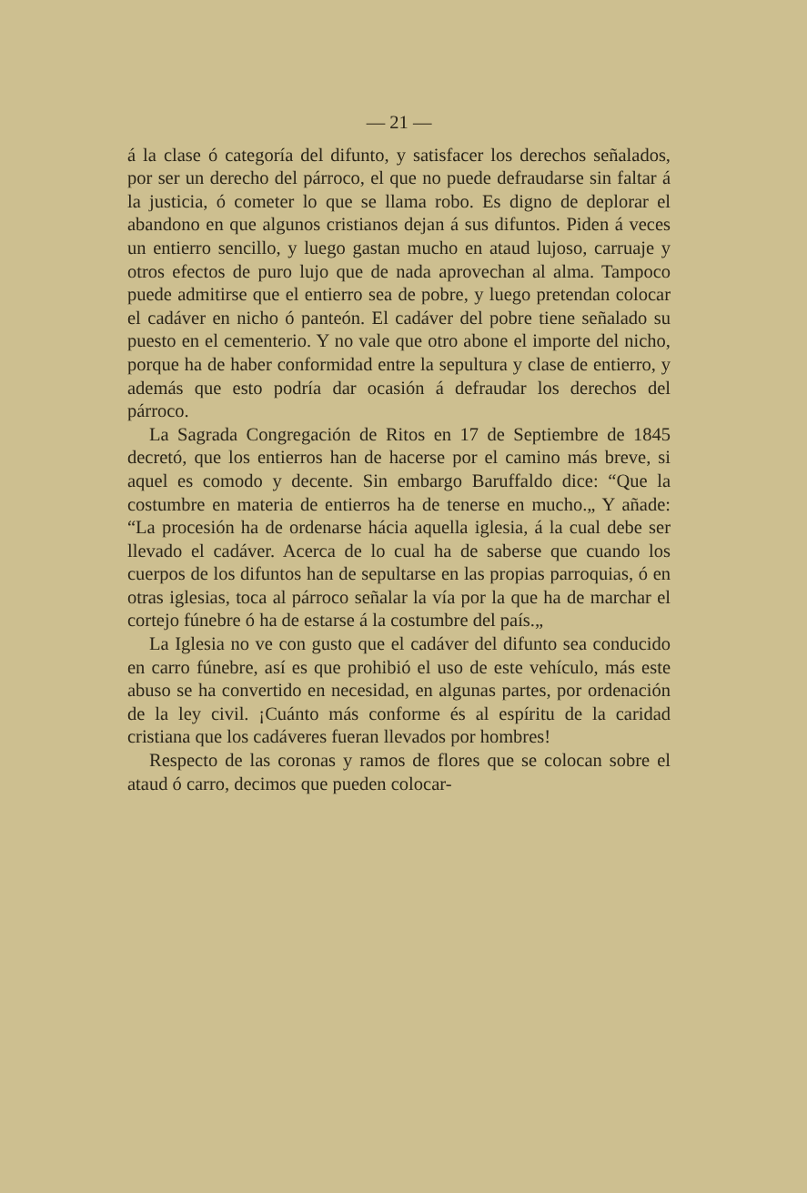— 21 —
á la clase ó categoría del difunto, y satisfacer los derechos señalados, por ser un derecho del párroco, el que no puede defraudarse sin faltar á la justicia, ó cometer lo que se llama robo. Es digno de deplorar el abandono en que algunos cristianos dejan á sus difuntos. Piden á veces un entierro sencillo, y luego gastan mucho en ataud lujoso, carruaje y otros efectos de puro lujo que de nada aprovechan al alma. Tampoco puede admitirse que el entierro sea de pobre, y luego pretendan colocar el cadáver en nicho ó panteón. El cadáver del pobre tiene señalado su puesto en el cementerio. Y no vale que otro abone el importe del nicho, porque ha de haber conformidad entre la sepultura y clase de entierro, y además que esto podría dar ocasión á defraudar los derechos del párroco.
La Sagrada Congregación de Ritos en 17 de Septiembre de 1845 decretó, que los entierros han de hacerse por el camino más breve, si aquel es comodo y decente. Sin embargo Baruffaldo dice: “Que la costumbre en materia de entierros ha de tenerse en mucho.„ Y añade: “La procesión ha de ordenarse hácia aquella iglesia, á la cual debe ser llevado el cadáver. Acerca de lo cual ha de saberse que cuando los cuerpos de los difuntos han de sepultarse en las propias parroquias, ó en otras iglesias, toca al párroco señalar la vía por la que ha de marchar el cortejo fúnebre ó ha de estarse á la costumbre del país.„
La Iglesia no ve con gusto que el cadáver del difunto sea conducido en carro fúnebre, así es que prohibió el uso de este vehículo, más este abuso se ha convertido en necesidad, en algunas partes, por ordenación de la ley civil. ¡Cuánto más conforme és al espíritu de la caridad cristiana que los cadáveres fueran llevados por hombres!
Respecto de las coronas y ramos de flores que se colocan sobre el ataud ó carro, decimos que pueden colocar-